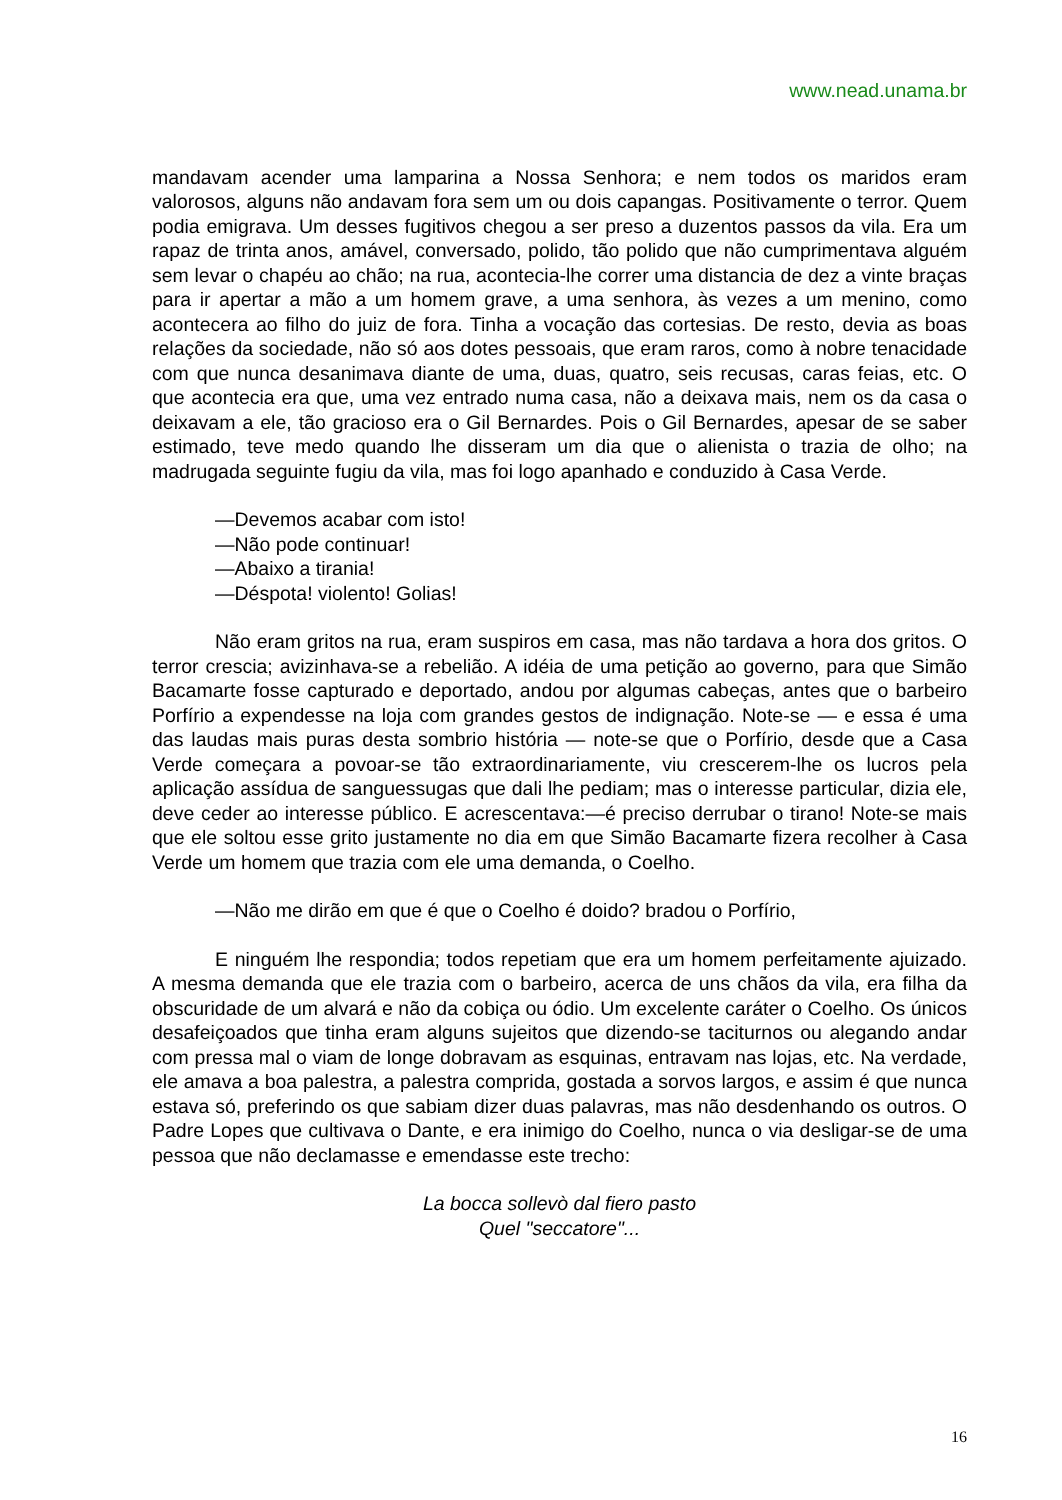www.nead.unama.br
mandavam acender uma lamparina a Nossa Senhora; e nem todos os maridos eram valorosos, alguns não andavam fora sem um ou dois capangas. Positivamente o terror. Quem podia emigrava. Um desses fugitivos chegou a ser preso a duzentos passos da vila. Era um rapaz de trinta anos, amável, conversado, polido, tão polido que não cumprimentava alguém sem levar o chapéu ao chão; na rua, acontecia-lhe correr uma distancia de dez a vinte braças para ir apertar a mão a um homem grave, a uma senhora, às vezes a um menino, como acontecera ao filho do juiz de fora. Tinha a vocação das cortesias. De resto, devia as boas relações da sociedade, não só aos dotes pessoais, que eram raros, como à nobre tenacidade com que nunca desanimava diante de uma, duas, quatro, seis recusas, caras feias, etc. O que acontecia era que, uma vez entrado numa casa, não a deixava mais, nem os da casa o deixavam a ele, tão gracioso era o Gil Bernardes. Pois o Gil Bernardes, apesar de se saber estimado, teve medo quando lhe disseram um dia que o alienista o trazia de olho; na madrugada seguinte fugiu da vila, mas foi logo apanhado e conduzido à Casa Verde.
—Devemos acabar com isto!
—Não pode continuar!
—Abaixo a tirania!
—Déspota! violento! Golias!
Não eram gritos na rua, eram suspiros em casa, mas não tardava a hora dos gritos. O terror crescia; avizinhava-se a rebelião. A idéia de uma petição ao governo, para que Simão Bacamarte fosse capturado e deportado, andou por algumas cabeças, antes que o barbeiro Porfírio a expendesse na loja com grandes gestos de indignação. Note-se — e essa é uma das laudas mais puras desta sombrio história — note-se que o Porfírio, desde que a Casa Verde começara a povoar-se tão extraordinariamente, viu crescerem-lhe os lucros pela aplicação assídua de sanguessugas que dali lhe pediam; mas o interesse particular, dizia ele, deve ceder ao interesse público. E acrescentava:—é preciso derrubar o tirano! Note-se mais que ele soltou esse grito justamente no dia em que Simão Bacamarte fizera recolher à Casa Verde um homem que trazia com ele uma demanda, o Coelho.
—Não me dirão em que é que o Coelho é doido? bradou o Porfírio,
E ninguém lhe respondia; todos repetiam que era um homem perfeitamente ajuizado. A mesma demanda que ele trazia com o barbeiro, acerca de uns chãos da vila, era filha da obscuridade de um alvará e não da cobiça ou ódio. Um excelente caráter o Coelho. Os únicos desafeiçoados que tinha eram alguns sujeitos que dizendo-se taciturnos ou alegando andar com pressa mal o viam de longe dobravam as esquinas, entravam nas lojas, etc. Na verdade, ele amava a boa palestra, a palestra comprida, gostada a sorvos largos, e assim é que nunca estava só, preferindo os que sabiam dizer duas palavras, mas não desdenhando os outros. O Padre Lopes que cultivava o Dante, e era inimigo do Coelho, nunca o via desligar-se de uma pessoa que não declamasse e emendasse este trecho:
La bocca sollevò dal fiero pasto
Quel "seccatore"...
16